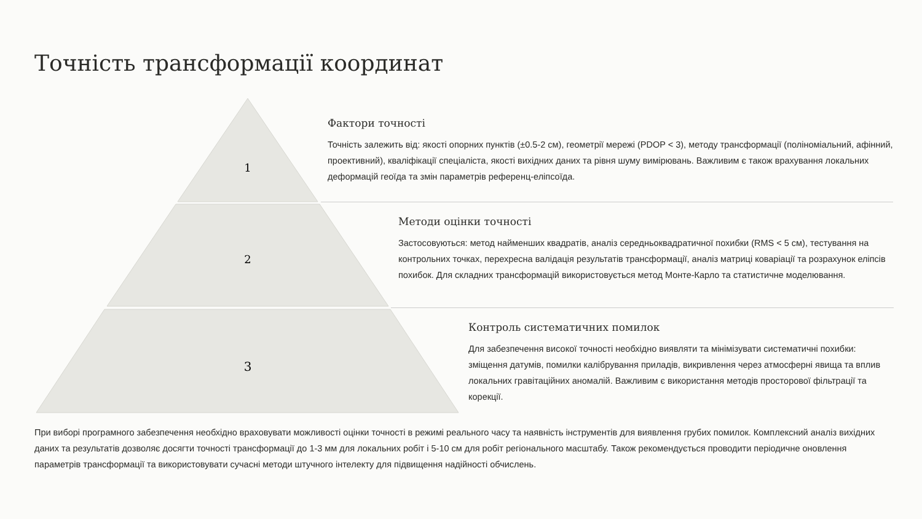Точність трансформації координат
1
2
3
Фактори точності
Точність залежить від: якості опорних пунктів (±0.5-2 см), геометрії мережі (PDOP < 3), методу трансформації (поліноміальний, афінний, проективний), кваліфікації спеціаліста, якості вихідних даних та рівня шуму вимірювань. Важливим є також врахування локальних деформацій геоїда та змін параметрів референц-еліпсоїда.
Методи оцінки точності
Застосовуються: метод найменших квадратів, аналіз середньоквадратичної похибки (RMS < 5 см), тестування на контрольних точках, перехресна валідація результатів трансформації, аналіз матриці коваріації та розрахунок еліпсів похибок. Для складних трансформацій використовується метод Монте-Карло та статистичне моделювання.
Контроль систематичних помилок
Для забезпечення високої точності необхідно виявляти та мінімізувати систематичні похибки: зміщення датумів, помилки калібрування приладів, викривлення через атмосферні явища та вплив локальних гравітаційних аномалій. Важливим є використання методів просторової фільтрації та корекції.
При виборі програмного забезпечення необхідно враховувати можливості оцінки точності в режимі реального часу та наявність інструментів для виявлення грубих помилок. Комплексний аналіз вихідних даних та результатів дозволяє досягти точності трансформації до 1-3 мм для локальних робіт і 5-10 см для робіт регіонального масштабу. Також рекомендується проводити періодичне оновлення параметрів трансформації та використовувати сучасні методи штучного інтелекту для підвищення надійності обчислень.